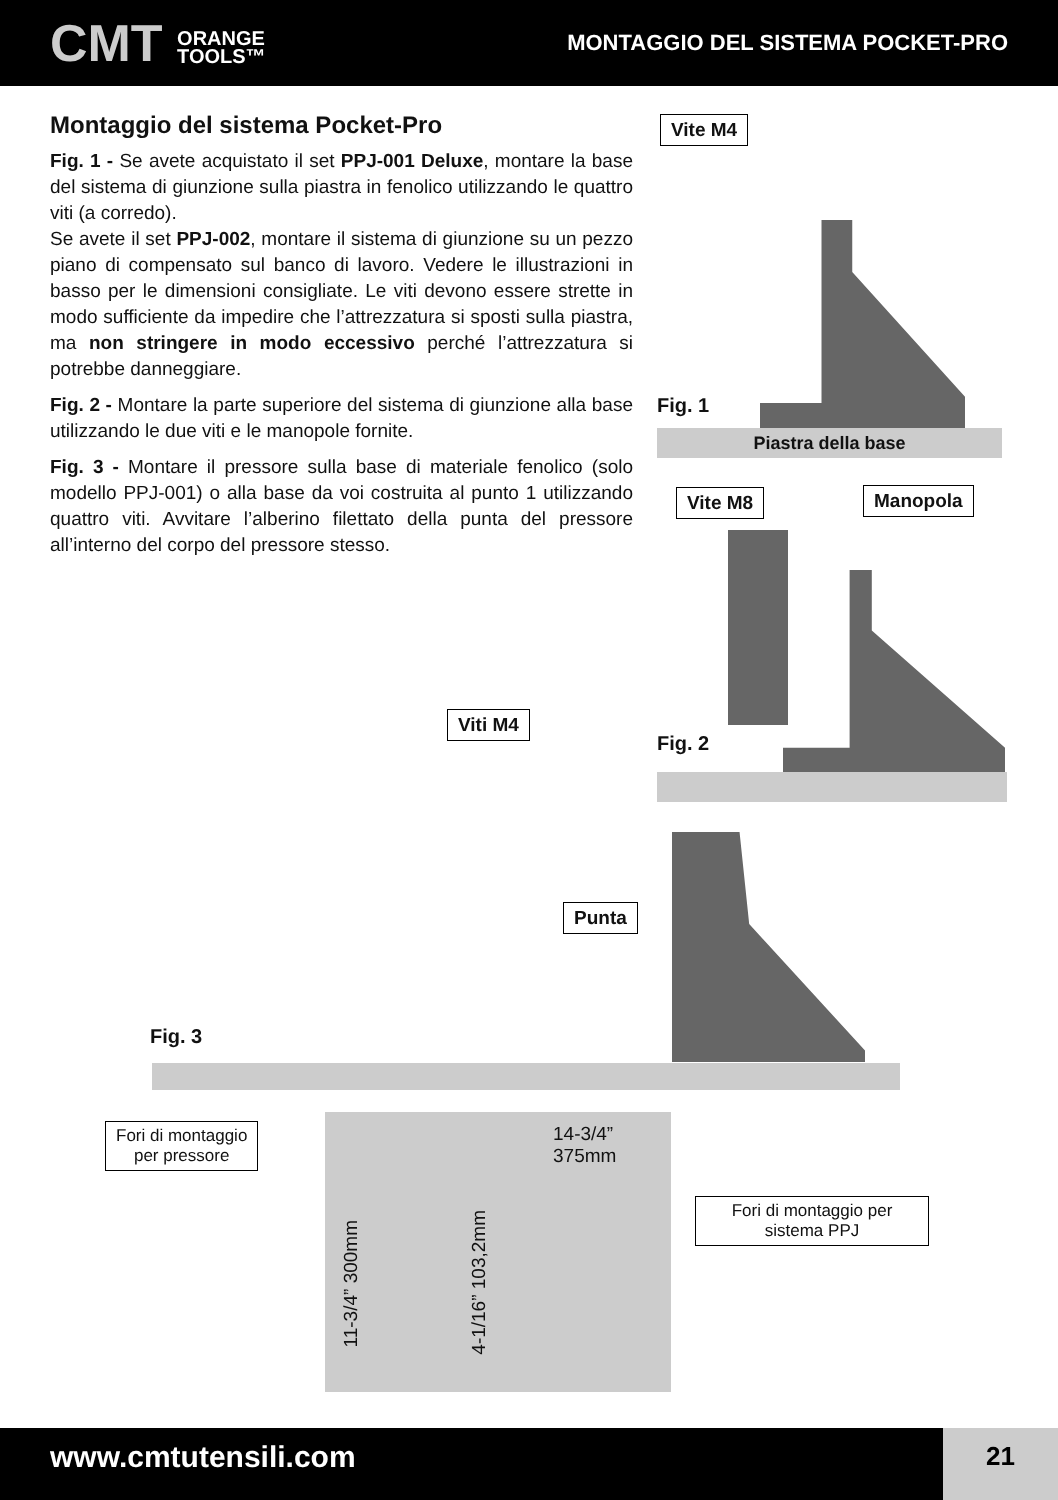CMT ORANGE
TOOLS™
MONTAGGIO DEL SISTEMA POCKET-PRO
Montaggio del sistema Pocket-Pro
Fig. 1 - Se avete acquistato il set PPJ-001 Deluxe, montare la base del sistema di giunzione sulla piastra in fenolico utilizzando le quattro viti (a corredo).
Se avete il set PPJ-002, montare il sistema di giunzione su un pezzo piano di compensato sul banco di lavoro. Vedere le illustrazioni in basso per le dimensioni consigliate. Le viti devono essere strette in modo sufficiente da impedire che l’attrezzatura si sposti sulla piastra, ma non stringere in modo eccessivo perché l’attrezzatura si potrebbe danneggiare.
Fig. 2 - Montare la parte superiore del sistema di giunzione alla base utilizzando le due viti e le manopole fornite.
Fig. 3 - Montare il pressore sulla base di materiale fenolico (solo modello PPJ-001) o alla base da voi costruita al punto 1 utilizzando quattro viti. Avvitare l’alberino filettato della punta del pressore all’interno del corpo del pressore stesso.
Vite M4
Fig. 1
Piastra della base
Vite M8 Manopola
Fig. 2
Viti M4
Punta
Fig. 3
Fori di montaggio
per pressore
14-3/4”
375mm
Fori di montaggio per sistema PPJ
11-3/4” 300mm
4-1/16” 103,2mm
www.cmtutensili.com 21